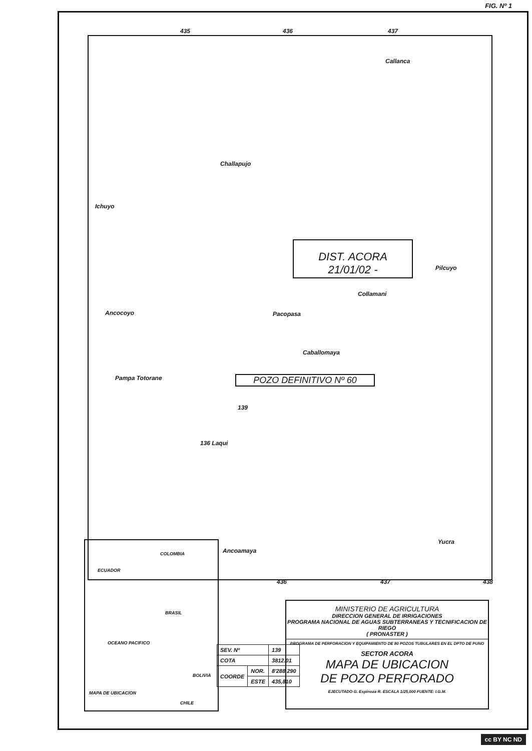FIG. Nº 1
435 436 437
Callanca
Challapujo
Ichuyo
DIST. ACORA
21/01/02 -
Pilcuyo
Collamani
Ancocoyo Pacopasa
Caballomaya
Pampa Totorane POZO DEFINITIVO Nº 60
139
136 Laqui
Ancoamaya
Yucra
436 437 438
COLOMBIA
ECUADOR
BRASIL
OCEANO PACIFICO
BOLIVIA
CHILE
MAPA DE UBICACION
| SEV. Nº | | 139 |
| COTA | | 3812.01 |
| COORDE | NOR. | 8'288,290 |
| | ESTE | 435,810 |
MINISTERIO DE AGRICULTURA
DIRECCION GENERAL DE IRRIGACIONES
PROGRAMA NACIONAL DE AGUAS SUBTERRANEAS Y TECNIFICACION DE RIEGO
( PRONASTER )
PROGRAMA DE PERFORACION Y EQUIPAMIENTO DE 80 POZOS TUBULARES EN EL DPTO DE PUNO
SECTOR ACORA
MAPA DE UBICACION
DE POZO PERFORADO
EJECUTADO G. Espinoza R. ESCALA 1/25,000 FUENTE: I.G.M.
cc BY NC ND